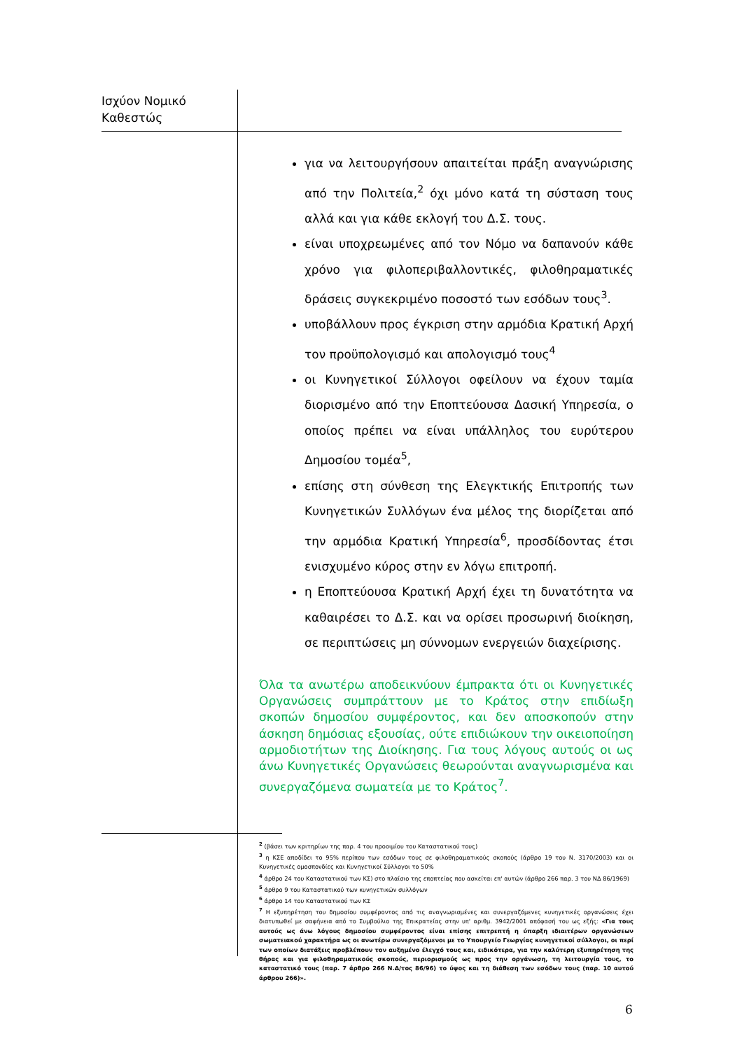Ισχύον Νομικό
Καθεστώς
για να λειτουργήσουν απαιτείται πράξη αναγνώρισης από την Πολιτεία,<sup>2</sup> όχι μόνο κατά τη σύσταση τους αλλά και για κάθε εκλογή του Δ.Σ. τους.
είναι υποχρεωμένες από τον Νόμο να δαπανούν κάθε χρόνο για φιλοπεριβαλλοντικές, φιλοθηραματικές δράσεις συγκεκριμένο ποσοστό των εσόδων τους<sup>3</sup>.
υποβάλλουν προς έγκριση στην αρμόδια Κρατική Αρχή τον προϋπολογισμό και απολογισμό τους<sup>4</sup>
οι Κυνηγετικοί Σύλλογοι οφείλουν να έχουν ταμία διορισμένο από την Εποπτεύουσα Δασική Υπηρεσία, ο οποίος πρέπει να είναι υπάλληλος του ευρύτερου Δημοσίου τομέα<sup>5</sup>,
επίσης στη σύνθεση της Ελεγκτικής Επιτροπής των Κυνηγετικών Συλλόγων ένα μέλος της διορίζεται από την αρμόδια Κρατική Υπηρεσία<sup>6</sup>, προσδίδοντας έτσι ενισχυμένο κύρος στην εν λόγω επιτροπή.
η Εποπτεύουσα Κρατική Αρχή έχει τη δυνατότητα να καθαιρέσει το Δ.Σ. και να ορίσει προσωρινή διοίκηση, σε περιπτώσεις μη σύννομων ενεργειών διαχείρισης.
Όλα τα ανωτέρω αποδεικνύουν έμπρακτα ότι οι Κυνηγετικές Οργανώσεις συμπράττουν με το Κράτος στην επιδίωξη σκοπών δημοσίου συμφέροντος, και δεν αποσκοπούν στην άσκηση δημόσιας εξουσίας, ούτε επιδιώκουν την οικειοποίηση αρμοδιοτήτων της Διοίκησης. Για τους λόγους αυτούς οι ως άνω Κυνηγετικές Οργανώσεις θεωρούνται αναγνωρισμένα και συνεργαζόμενα σωματεία με το Κράτος<sup>7</sup>.
<sup>2</sup> (βάσει των κριτηρίων της παρ. 4 του προοιμίου του Καταστατικού τους)
<sup>3</sup> η ΚΣΕ αποδίδει το 95% περίπου των εσόδων τους σε φιλοθηραματικούς σκοπούς (άρθρο 19 του Ν. 3170/2003) και οι Κυνηγετικές ομοσπονδίες και Κυνηγετικοί Σύλλογοι το 50%
<sup>4</sup> άρθρο 24 του Καταστατικού των ΚΣ) στο πλαίσιο της εποπτείας που ασκείται επ' αυτών (άρθρο 266 παρ. 3 του ΝΔ 86/1969)
<sup>5</sup> άρθρο 9 του Καταστατικού των κυνηγετικών συλλόγων
<sup>6</sup> άρθρο 14 του Καταστατικού των ΚΣ
<sup>7</sup> Η εξυπηρέτηση του δημοσίου συμφέροντος από τις αναγνωρισμένες και συνεργαζόμενες κυνηγετικές οργανώσεις έχει διατυπωθεί με σαφήνεια από το Συμβούλιο της Επικρατείας στην υπ' αριθμ. 3942/2001 απόφασή του ως εξής: «Για τους αυτούς ως άνω λόγους δημοσίου συμφέροντος είναι επίσης επιτρεπτή η ύπαρξη ιδιαιτέρων οργανώσεων σωματειακού χαρακτήρα ως οι ανωτέρω συνεργαζόμενοι με το Υπουργείο Γεωργίας κυνηγετικοί σύλλογοι, οι περί των οποίων διατάξεις προβλέπουν τον αυξημένο έλεγχό τους και, ειδικότερα, για την καλύτερη εξυπηρέτηση της θήρας και για φιλοθηραματικούς σκοπούς, περιορισμούς ως προς την οργάνωση, τη λειτουργία τους, το καταστατικό τους (παρ. 7 άρθρο 266 Ν.Δ/τος 86/96) το ύψος και τη διάθεση των εσόδων τους (παρ. 10 αυτού άρθρου 266)».
6